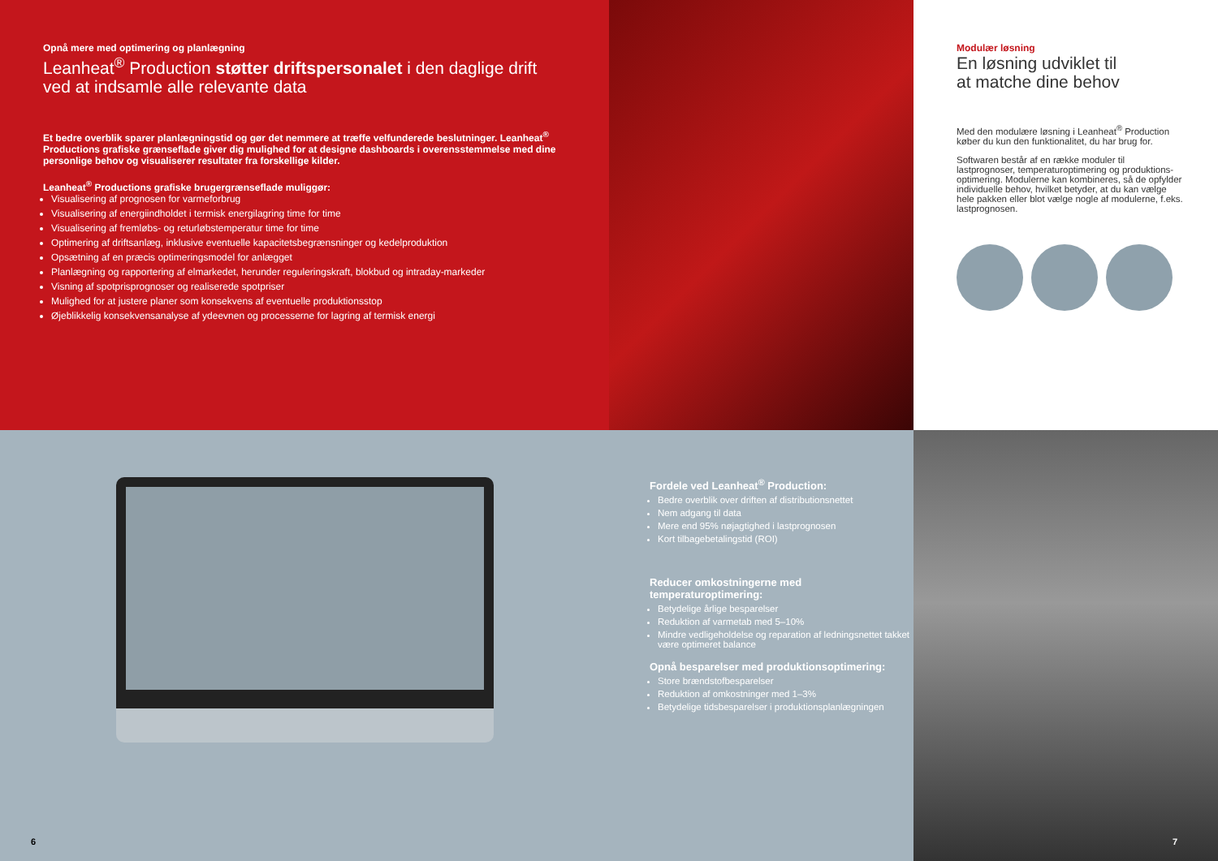Opnå mere med optimering og planlægning
Leanheat<sup>®</sup> Production støtter driftspersonalet i den daglige drift
ved at indsamle alle relevante data
Et bedre overblik sparer planlægningstid og gør det nemmere at træffe velfunderede beslutninger. Leanheat<sup>®</sup> Productions grafiske grænseflade giver dig mulighed for at designe dashboards i overensstemmelse med dine personlige behov og visualiserer resultater fra forskellige kilder.
Leanheat<sup>®</sup> Productions grafiske brugergrænseflade muliggør:
Visualisering af prognosen for varmeforbrug
Visualisering af energiindholdet i termisk energilagring time for time
Visualisering af fremløbs- og returløbstemperatur time for time
Optimering af driftsanlæg, inklusive eventuelle kapacitetsbegrænsninger og kedelproduktion
Opsætning af en præcis optimeringsmodel for anlægget
Planlægning og rapportering af elmarkedet, herunder reguleringskraft, blokbud og intraday-markeder
Visning af spotprisprognoser og realiserede spotpriser
Mulighed for at justere planer som konsekvens af eventuelle produktionsstop
Øjeblikkelig konsekvensanalyse af ydeevnen og processerne for lagring af termisk energi
Modulær løsning
En løsning udviklet til
at matche dine behov
Med den modulære løsning i Leanheat<sup>®</sup> Production køber du kun den funktionalitet, du har brug for.
Softwaren består af en række moduler til lastprognoser, temperaturoptimering og produktions-optimering. Modulerne kan kombineres, så de opfylder individuelle behov, hvilket betyder, at du kan vælge hele pakken eller blot vælge nogle af modulerne, f.eks. lastprognosen.
6
Fordele ved Leanheat<sup>®</sup> Production:
Bedre overblik over driften af distributionsnettet
Nem adgang til data
Mere end 95% nøjagtighed i lastprognosen
Kort tilbagebetalingstid (ROI)
Reducer omkostningerne med temperaturoptimering:
Betydelige årlige besparelser
Reduktion af varmetab med 5–10%
Mindre vedligeholdelse og reparation af ledningsnettet takket være optimeret balance
Opnå besparelser med produktionsoptimering:
Store brændstofbesparelser
Reduktion af omkostninger med 1–3%
Betydelige tidsbesparelser i produktionsplanlægningen
7